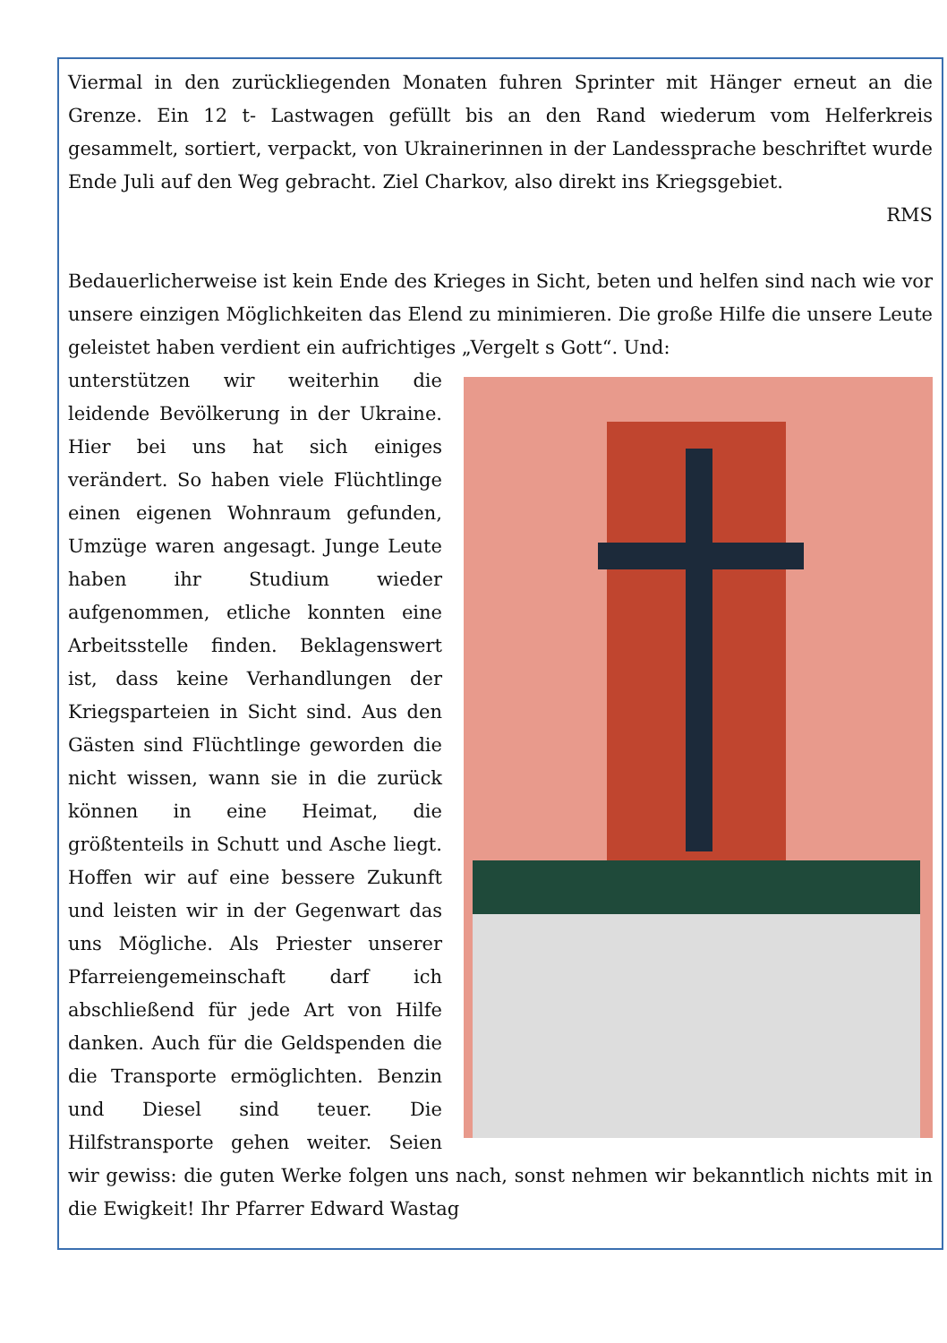Viermal in den zurückliegenden Monaten fuhren Sprinter mit Hänger erneut an die Grenze. Ein 12 t- Lastwagen gefüllt bis an den Rand wiederum vom Helferkreis gesammelt, sortiert, verpackt, von Ukrainerinnen in der Landessprache beschriftet wurde Ende Juli auf den Weg gebracht. Ziel Charkov, also direkt ins Kriegsgebiet.
RMS
Bedauerlicherweise ist kein Ende des Krieges in Sicht, beten und helfen sind nach wie vor unsere einzigen Möglichkeiten das Elend zu minimieren. Die große Hilfe die unsere Leute geleistet haben verdient ein aufrichtiges „Vergelt s Gott“. Und:
unterstützen wir weiterhin die leidende Bevölkerung in der Ukraine. Hier bei uns hat sich einiges verändert. So haben viele Flüchtlinge einen eigenen Wohnraum gefunden, Umzüge waren angesagt. Junge Leute haben ihr Studium wieder aufgenommen, etliche konnten eine Arbeitsstelle finden. Beklagenswert ist, dass keine Verhandlungen der Kriegsparteien in Sicht sind. Aus den Gästen sind Flüchtlinge geworden die nicht wissen, wann sie in die zurück können in eine Heimat, die größtenteils in Schutt und Asche liegt. Hoffen wir auf eine bessere Zukunft und leisten wir in der Gegenwart das uns Mögliche. Als Priester unserer Pfarreiengemeinschaft darf ich abschließend für jede Art von Hilfe danken. Auch für die Geldspenden die die Transporte ermöglichten. Benzin und Diesel sind teuer. Die Hilfstransporte gehen weiter. Seien wir gewiss: die guten Werke folgen uns nach, sonst nehmen wir bekanntlich nichts mit in die Ewigkeit! Ihr Pfarrer Edward Wastag